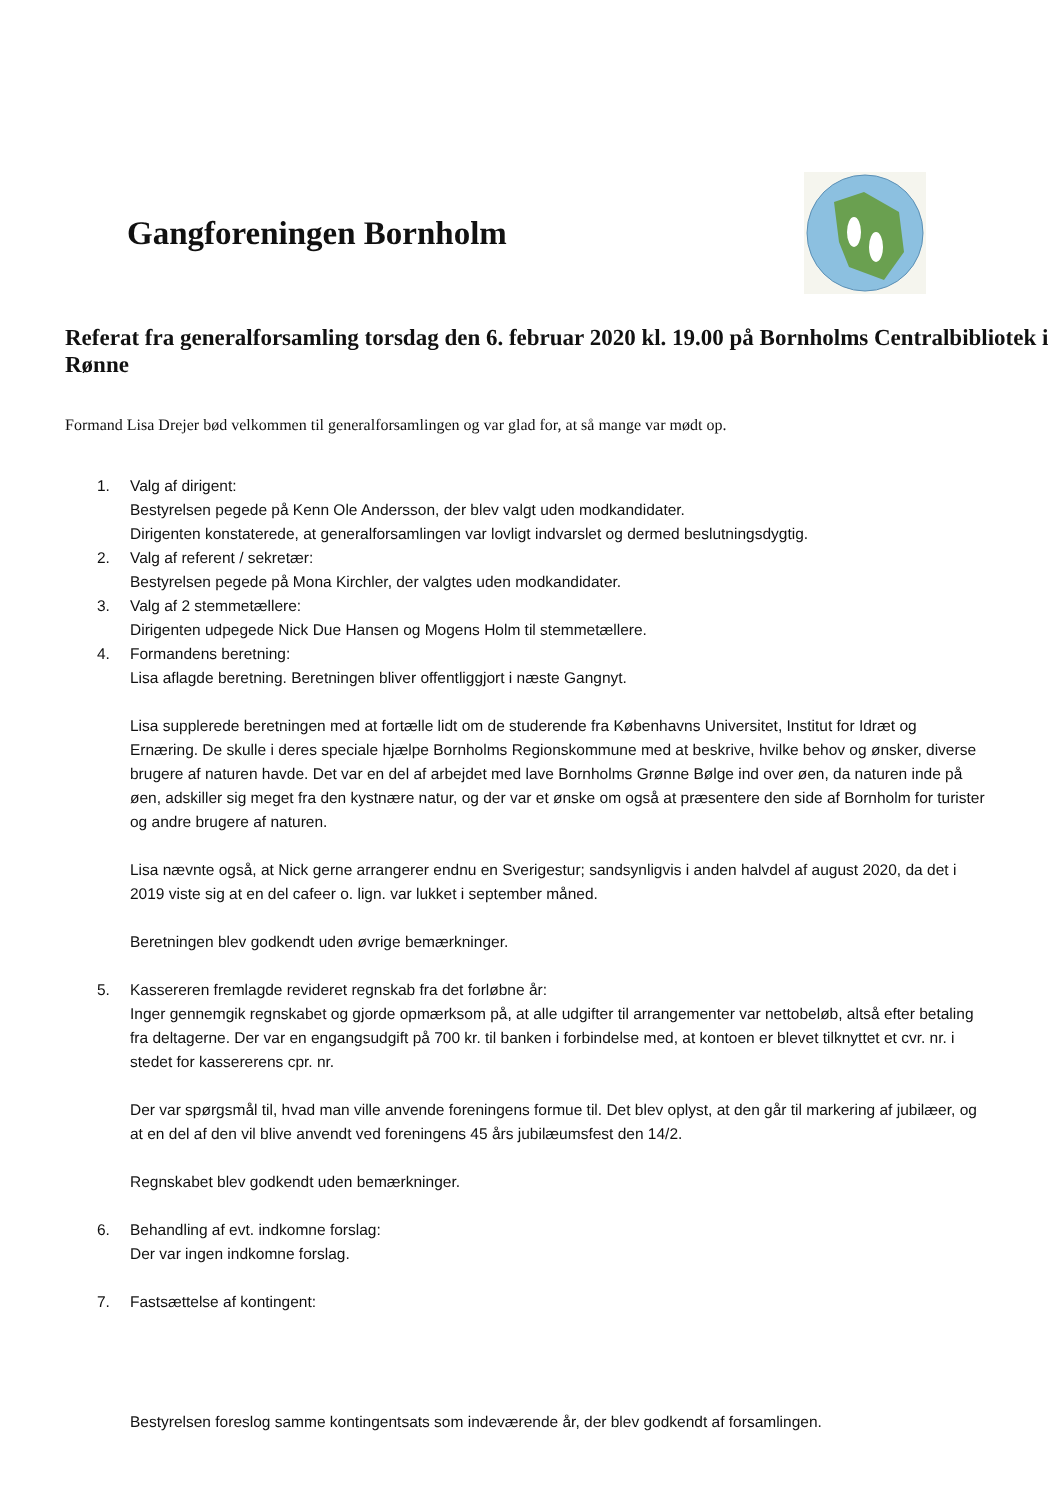Gangforeningen Bornholm
Referat fra generalforsamling torsdag den 6. februar 2020 kl. 19.00 på Bornholms Centralbibliotek i Rønne
Formand Lisa Drejer bød velkommen til generalforsamlingen og var glad for, at så mange var mødt op.
1. Valg af dirigent:
Bestyrelsen pegede på Kenn Ole Andersson, der blev valgt uden modkandidater.
Dirigenten konstaterede, at generalforsamlingen var lovligt indvarslet og dermed beslutningsdygtig.
2. Valg af referent / sekretær:
Bestyrelsen pegede på Mona Kirchler, der valgtes uden modkandidater.
3. Valg af 2 stemmetællere:
Dirigenten udpegede Nick Due Hansen og Mogens Holm til stemmetællere.
4. Formandens beretning:
Lisa aflagde beretning. Beretningen bliver offentliggjort i næste Gangnyt.
Lisa supplerede beretningen med at fortælle lidt om de studerende fra Københavns Universitet, Institut for Idræt og Ernæring. De skulle i deres speciale hjælpe Bornholms Regionskommune med at beskrive, hvilke behov og ønsker, diverse brugere af naturen havde. Det var en del af arbejdet med lave Bornholms Grønne Bølge ind over øen, da naturen inde på øen, adskiller sig meget fra den kystnære natur, og der var et ønske om også at præsentere den side af Bornholm for turister og andre brugere af naturen.
Lisa nævnte også, at Nick gerne arrangerer endnu en Sverigestur; sandsynligvis i anden halvdel af august 2020, da det i 2019 viste sig at en del cafeer o. lign. var lukket i september måned.
Beretningen blev godkendt uden øvrige bemærkninger.
5. Kassereren fremlagde revideret regnskab fra det forløbne år:
Inger gennemgik regnskabet og gjorde opmærksom på, at alle udgifter til arrangementer var nettobeløb, altså efter betaling fra deltagerne. Der var en engangsudgift på 700 kr. til banken i forbindelse med, at kontoen er blevet tilknyttet et cvr. nr. i stedet for kassererens cpr. nr.
Der var spørgsmål til, hvad man ville anvende foreningens formue til. Det blev oplyst, at den går til markering af jubilæer, og at en del af den vil blive anvendt ved foreningens 45 års jubilæumsfest den 14/2.
Regnskabet blev godkendt uden bemærkninger.
6. Behandling af evt. indkomne forslag:
Der var ingen indkomne forslag.
7. Fastsættelse af kontingent:
Bestyrelsen foreslog samme kontingentsats som indeværende år, der blev godkendt af forsamlingen.